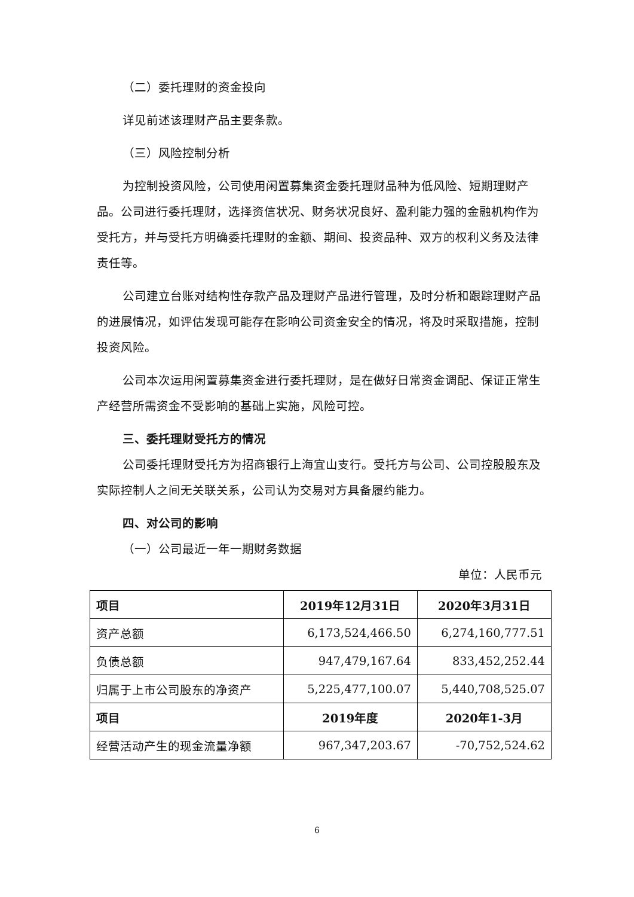（二）委托理财的资金投向
详见前述该理财产品主要条款。
（三）风险控制分析
为控制投资风险，公司使用闲置募集资金委托理财品种为低风险、短期理财产品。公司进行委托理财，选择资信状况、财务状况良好、盈利能力强的金融机构作为受托方，并与受托方明确委托理财的金额、期间、投资品种、双方的权利义务及法律责任等。
公司建立台账对结构性存款产品及理财产品进行管理，及时分析和跟踪理财产品的进展情况，如评估发现可能存在影响公司资金安全的情况，将及时采取措施，控制投资风险。
公司本次运用闲置募集资金进行委托理财，是在做好日常资金调配、保证正常生产经营所需资金不受影响的基础上实施，风险可控。
三、委托理财受托方的情况
公司委托理财受托方为招商银行上海宜山支行。受托方与公司、公司控股股东及实际控制人之间无关联关系，公司认为交易对方具备履约能力。
四、对公司的影响
（一）公司最近一年一期财务数据
单位：人民币元
| 项目 | 2019年12月31日 | 2020年3月31日 |
| --- | --- | --- |
| 资产总额 | 6,173,524,466.50 | 6,274,160,777.51 |
| 负债总额 | 947,479,167.64 | 833,452,252.44 |
| 归属于上市公司股东的净资产 | 5,225,477,100.07 | 5,440,708,525.07 |
| 项目 | 2019年度 | 2020年1-3月 |
| 经营活动产生的现金流量净额 | 967,347,203.67 | -70,752,524.62 |
6